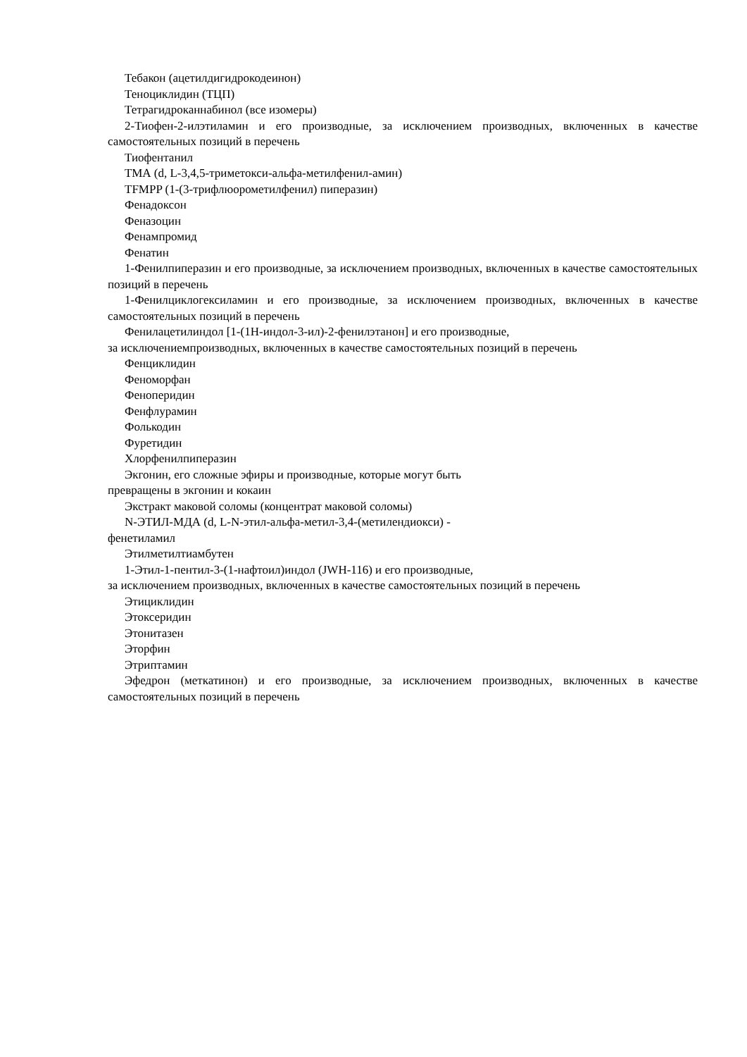Тебакон (ацетилдигидрокодеинон)
Теноциклидин (ТЦП)
Тетрагидроканнабинол (все изомеры)
2-Тиофен-2-илэтиламин и его производные, за исключением производных, включенных в качестве самостоятельных позиций в перечень
Тиофентанил
ТМА (d, L-3,4,5-триметокси-альфа-метилфенил-амин)
TFMPP (1-(3-трифлюорометилфенил) пиперазин)
Фенадоксон
Феназоцин
Фенампромид
Фенатин
1-Фенилпиперазин и его производные, за исключением производных, включенных в качестве самостоятельных позиций в перечень
1-Фенилциклогексиламин и его производные, за исключением производных, включенных в качестве самостоятельных позиций в перечень
Фенилацетилиндол [1-(1Н-индол-3-ил)-2-фенилэтанон] и его производные,
за исключениемпроизводных, включенных в качестве самостоятельных позиций в перечень
Фенциклидин
Феноморфан
Феноперидин
Фенфлурамин
Фолькодин
Фуретидин
Хлорфенилпиперазин
Экгонин, его сложные эфиры и производные, которые могут быть
превращены в экгонин и кокаин
Экстракт маковой соломы (концентрат маковой соломы)
N-ЭТИЛ-МДА (d, L-N-этил-альфа-метил-3,4-(метилендиокси) -
фенетиламил
Этилметилтиамбутен
1-Этил-1-пентил-3-(1-нафтоил)индол (JWH-116) и его производные,
за исключением производных, включенных в качестве самостоятельных позиций в перечень
Этициклидин
Этоксеридин
Этонитазен
Эторфин
Этриптамин
Эфедрон (меткатинон) и его производные, за исключением производных, включенных в качестве самостоятельных позиций в перечень